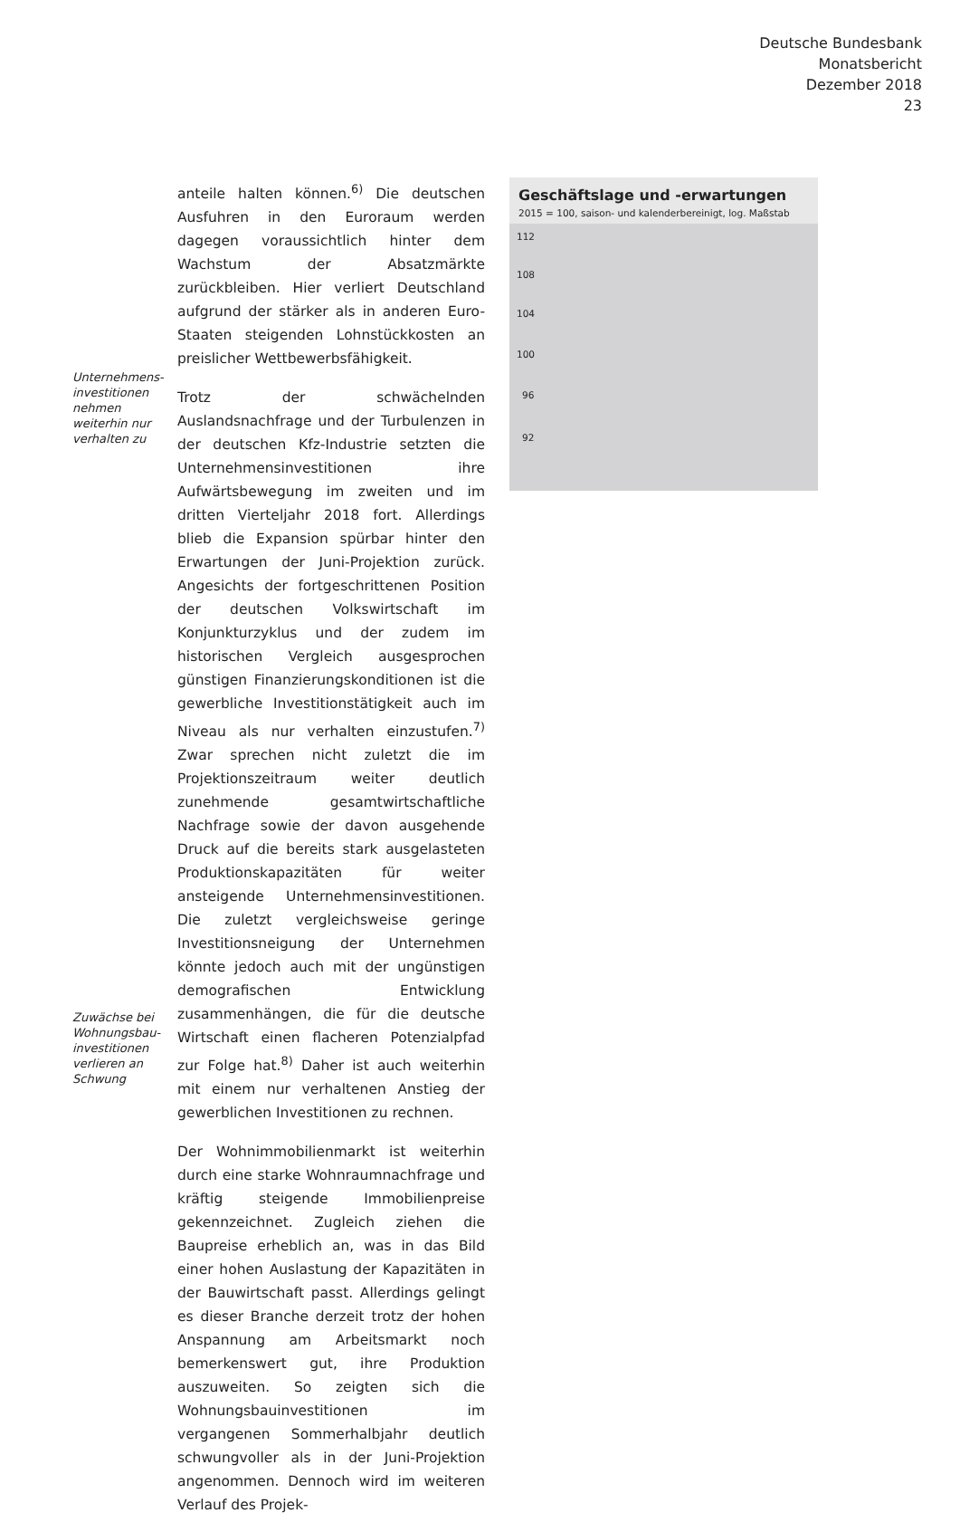Deutsche Bundesbank
Monatsbericht
Dezember 2018
23
Unternehmens-
investitionen
nehmen
weiterhin nur
verhalten zu
Zuwächse bei
Wohnungsbau-
investitionen
verlieren an
Schwung
anteile halten können.<sup>6)</sup> Die deutschen Ausfuhren in den Euroraum werden dagegen voraussichtlich hinter dem Wachstum der Absatzmärkte zurückbleiben. Hier verliert Deutschland aufgrund der stärker als in anderen Euro-Staaten steigenden Lohnstückkosten an preislicher Wettbewerbsfähigkeit.
Trotz der schwächelnden Auslandsnachfrage und der Turbulenzen in der deutschen Kfz-Industrie setzten die Unternehmensinvestitionen ihre Aufwärtsbewegung im zweiten und im dritten Vierteljahr 2018 fort. Allerdings blieb die Expansion spürbar hinter den Erwartungen der Juni-Projektion zurück. Angesichts der fortgeschrittenen Position der deutschen Volkswirtschaft im Konjunkturzyklus und der zudem im historischen Vergleich ausgesprochen günstigen Finanzierungskonditionen ist die gewerbliche Investitionstätigkeit auch im Niveau als nur verhalten einzustufen.<sup>7)</sup> Zwar sprechen nicht zuletzt die im Projektionszeitraum weiter deutlich zunehmende gesamtwirtschaftliche Nachfrage sowie der davon ausgehende Druck auf die bereits stark ausgelasteten Produktionskapazitäten für weiter ansteigende Unternehmensinvestitionen. Die zuletzt vergleichsweise geringe Investitionsneigung der Unternehmen könnte jedoch auch mit der ungünstigen demografischen Entwicklung zusammenhängen, die für die deutsche Wirtschaft einen flacheren Potenzialpfad zur Folge hat.<sup>8)</sup> Daher ist auch weiterhin mit einem nur verhaltenen Anstieg der gewerblichen Investitionen zu rechnen.
Der Wohnimmobilienmarkt ist weiterhin durch eine starke Wohnraumnachfrage und kräftig steigende Immobilienpreise gekennzeichnet. Zugleich ziehen die Baupreise erheblich an, was in das Bild einer hohen Auslastung der Kapazitäten in der Bauwirtschaft passt. Allerdings gelingt es dieser Branche derzeit trotz der hohen Anspannung am Arbeitsmarkt noch bemerkenswert gut, ihre Produktion auszuweiten. So zeigten sich die Wohnungsbauinvestitionen im vergangenen Sommerhalbjahr deutlich schwungvoller als in der Juni-Projektion angenommen. Dennoch wird im weiteren Verlauf des Projek-
Geschäftslage und -erwartungen
2015 = 100, saison- und kalenderbereinigt, log. Maßstab
112
108
104
100
96
92